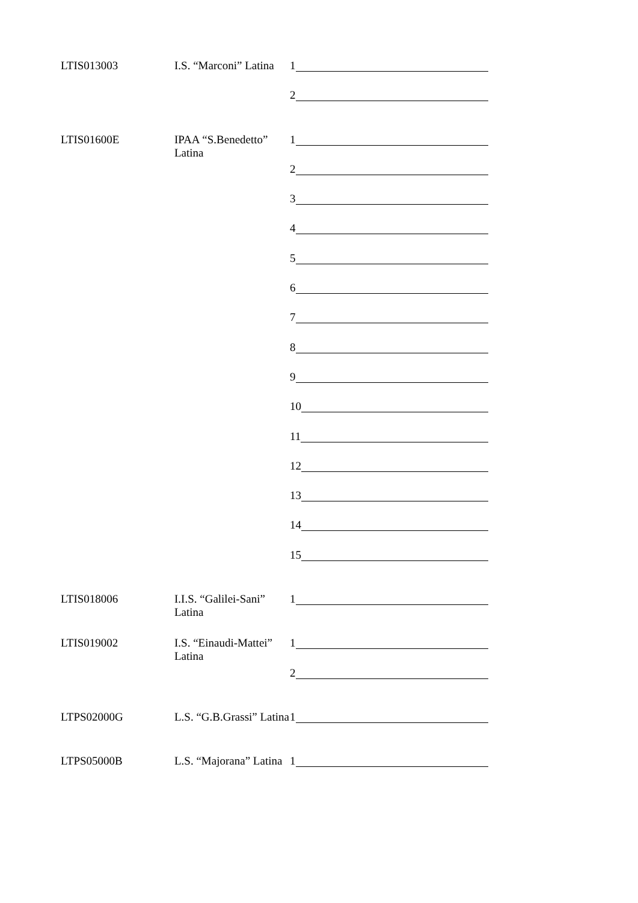LTIS013003 I.S. “Marconi” Latina 1
2
LTIS01600E IPAA “S.Benedetto” Latina 1
2
3
4
5
6
7
8
9
10
11
12
13
14
15
LTIS018006 I.I.S. “Galilei-Sani” Latina 1
LTIS019002 I.S. “Einaudi-Mattei” Latina 1
2
LTPS02000G L.S. “G.B.Grassi” Latina 1
LTPS05000B L.S. “Majorana” Latina 1